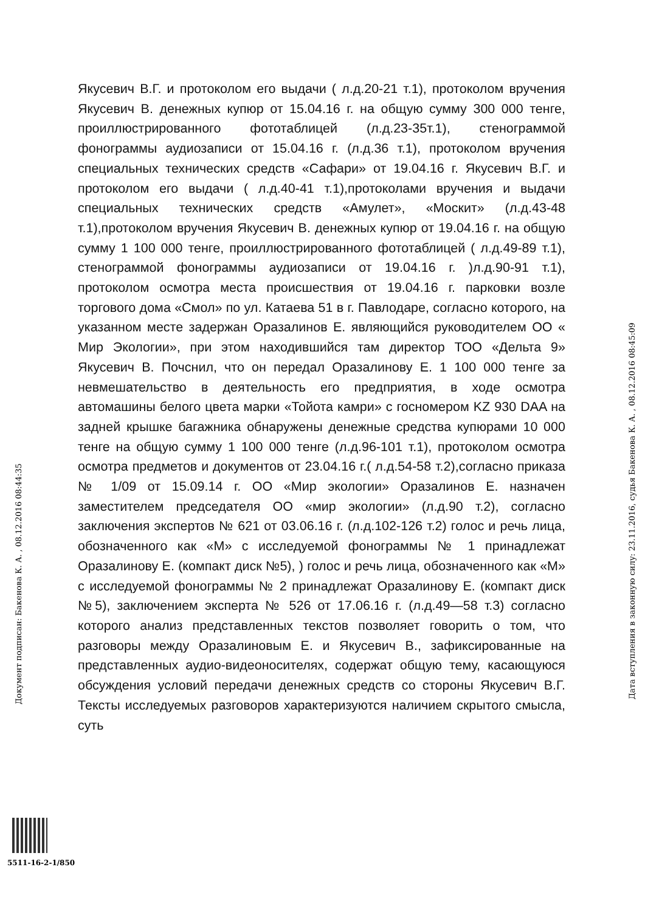Якусевич В.Г. и протоколом его выдачи ( л.д.20-21 т.1), протоколом вручения Якусевич В. денежных купюр от 15.04.16 г. на общую сумму 300 000 тенге, проиллюстрированного фототаблицей (л.д.23-35т.1), стенограммой фонограммы аудиозаписи от 15.04.16 г. (л.д.36 т.1), протоколом вручения специальных технических средств «Сафари» от 19.04.16 г. Якусевич В.Г. и протоколом его выдачи ( л.д.40-41 т.1),протоколами вручения и выдачи специальных технических средств «Амулет», «Москит» (л.д.43-48 т.1),протоколом вручения Якусевич В. денежных купюр от 19.04.16 г. на общую сумму 1 100 000 тенге, проиллюстрированного фототаблицей ( л.д.49-89 т.1), стенограммой фонограммы аудиозаписи от 19.04.16 г. )л.д.90-91 т.1), протоколом осмотра места происшествия от 19.04.16 г. парковки возле торгового дома «Смол» по ул. Катаева 51 в г. Павлодаре, согласно которого, на указанном месте задержан Оразалинов Е. являющийся руководителем ОО « Мир Экологии», при этом находившийся там директор ТОО «Дельта 9» Якусевич В. Почснил, что он передал Оразалинову Е. 1 100 000 тенге за невмешательство в деятельность его предприятия, в ходе осмотра автомашины белого цвета марки «Тойота камри» с госномером KZ 930 DAA на задней крышке багажника обнаружены денежные средства купюрами 10 000 тенге на общую сумму 1 100 000 тенге (л.д.96-101 т.1), протоколом осмотра осмотра предметов и документов от 23.04.16 г.( л.д.54-58 т.2),согласно приказа № 1/09 от 15.09.14 г. ОО «Мир экологии» Оразалинов Е. назначен заместителем председателя ОО «мир экологии» (л.д.90 т.2), согласно заключения экспертов № 621 от 03.06.16 г. (л.д.102-126 т.2) голос и речь лица, обозначенного как «М» с исследуемой фонограммы № 1 принадлежат Оразалинову Е. (компакт диск №5), ) голос и речь лица, обозначенного как «М» с исследуемой фонограммы № 2 принадлежат Оразалинову Е. (компакт диск №5), заключением эксперта № 526 от 17.06.16 г. (л.д.49—58 т.3) согласно которого анализ представленных текстов позволяет говорить о том, что разговоры между Оразалиновым Е. и Якусевич В., зафиксированные на представленных аудио-видеоносителях, содержат общую тему, касающуюся обсуждения условий передачи денежных средств со стороны Якусевич В.Г. Тексты исследуемых разговоров характеризуются наличием скрытого смысла, суть
Документ подписан: Бакенова К. А. , 08.12.2016 08:44:35
Дата вступления в законную силу: 23.11.2016, судья Бакенова К. А. , 08.12.2016 08:45:09
5511-16-2-1/850